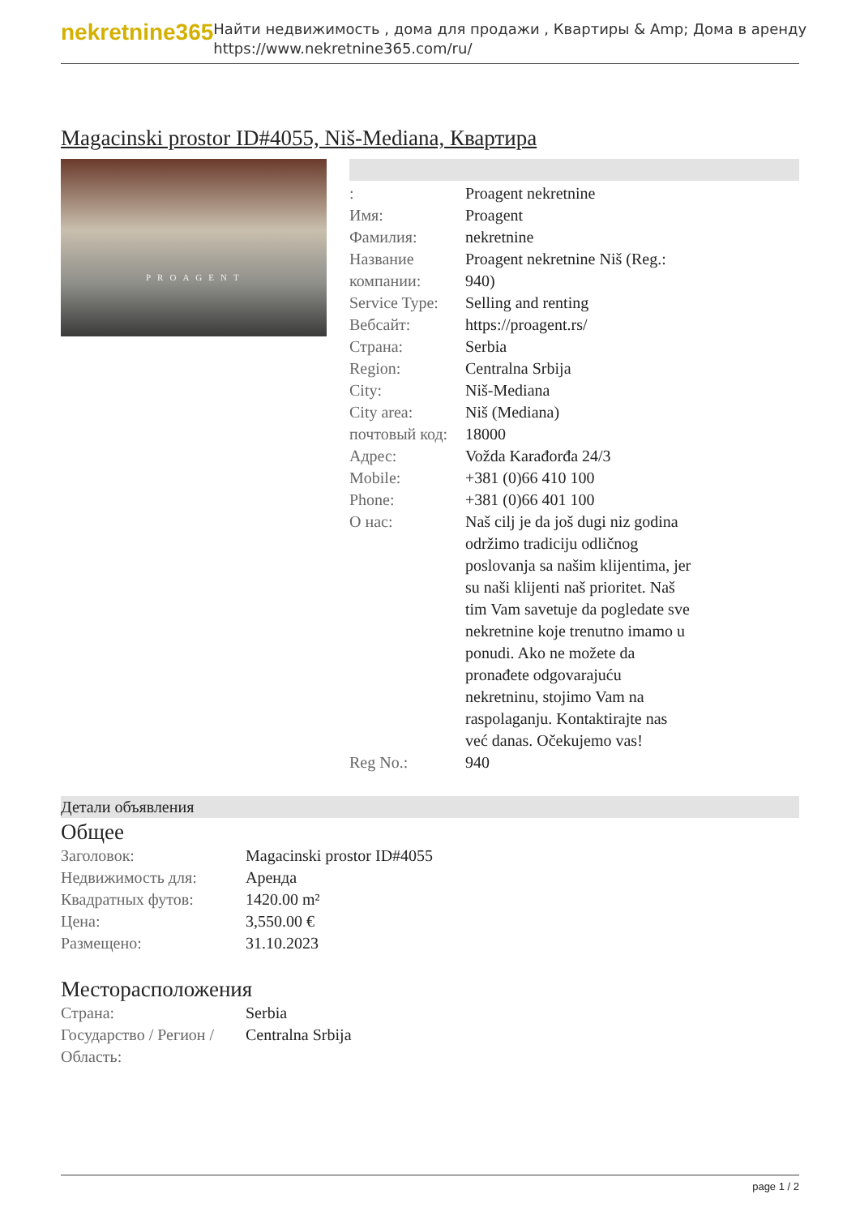nekretnine365
Найти недвижимость , дома для продажи , Квартиры & Amp; Дома в аренду
https://www.nekretnine365.com/ru/
Magacinski prostor ID#4055, Niš-Mediana, Квартира
PROAGENT
| : | Proagent nekretnine |
| Имя: | Proagent |
| Фамилия: | nekretnine |
| Название компании: | Proagent nekretnine Niš (Reg.: 940) |
| Service Type: | Selling and renting |
| Вебсайт: | https://proagent.rs/ |
| Страна: | Serbia |
| Region: | Centralna Srbija |
| City: | Niš-Mediana |
| City area: | Niš (Mediana) |
| почтовый код: | 18000 |
| Адрес: | Vožda Karađorđa 24/3 |
| Mobile: | +381 (0)66 410 100 |
| Phone: | +381 (0)66 401 100 |
| О нас: | Naš cilj je da još dugi niz godina održimo tradiciju odličnog poslovanja sa našim klijentima, jer su naši klijenti naš prioritet. Naš tim Vam savetuje da pogledate sve nekretnine koje trenutno imamo u ponudi. Ako ne možete da pronađete odgovarajuću nekretninu, stojimo Vam na raspolaganju. Kontaktirajte nas već danas. Očekujemo vas! |
| Reg No.: | 940 |
Детали объявления
Общее
| Заголовок: | Magacinski prostor ID#4055 |
| Недвижимость для: | Аренда |
| Квадратных футов: | 1420.00 m² |
| Цена: | 3,550.00 € |
| Размещено: | 31.10.2023 |
Месторасположения
| Страна: | Serbia |
| Государство / Регион / Область: | Centralna Srbija |
page 1 / 2